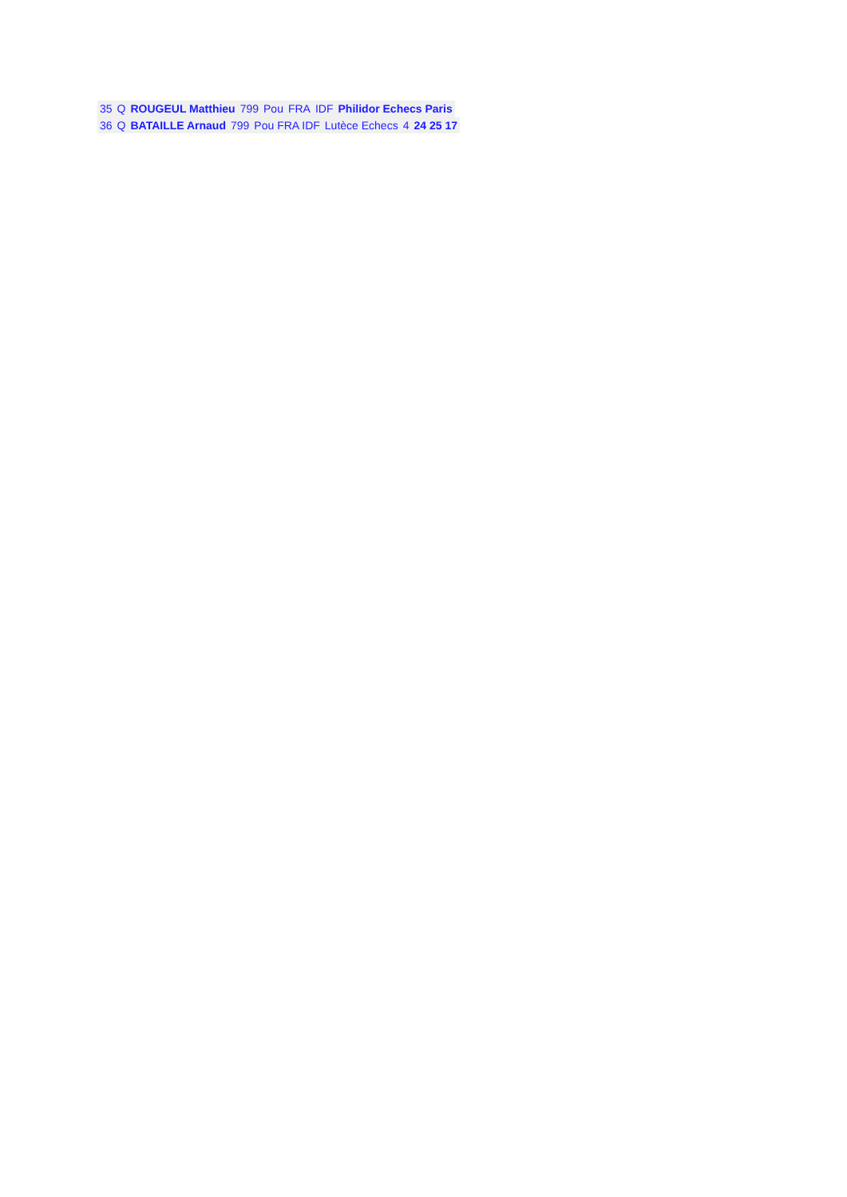| 35 | Q | ROUGEUL Matthieu | 799 | Pou | FRA | IDF | Philidor Echecs Paris |
| 36 | Q | BATAILLE Arnaud | 799 | Pou FRA IDF | Lutèce Echecs | 4 | 24 25 17 |